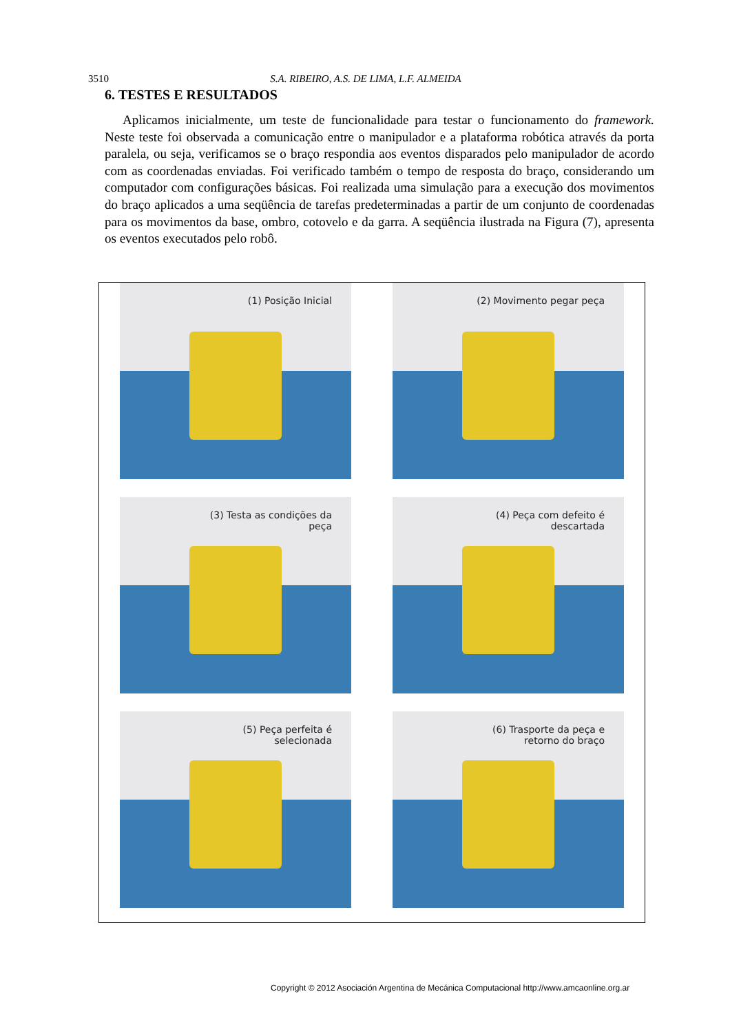3510 S.A. RIBEIRO, A.S. DE LIMA, L.F. ALMEIDA
6. TESTES E RESULTADOS
Aplicamos inicialmente, um teste de funcionalidade para testar o funcionamento do framework. Neste teste foi observada a comunicação entre o manipulador e a plataforma robótica através da porta paralela, ou seja, verificamos se o braço respondia aos eventos disparados pelo manipulador de acordo com as coordenadas enviadas. Foi verificado também o tempo de resposta do braço, considerando um computador com configurações básicas. Foi realizada uma simulação para a execução dos movimentos do braço aplicados a uma seqüência de tarefas predeterminadas a partir de um conjunto de coordenadas para os movimentos da base, ombro, cotovelo e da garra. A seqüência ilustrada na Figura (7), apresenta os eventos executados pelo robô.
(1) Posição Inicial
(2) Movimento pegar peça
(3) Testa as condições da peça
(4) Peça com defeito é descartada
(5) Peça perfeita é selecionada
(6) Trasporte da peça e retorno do braço
Copyright © 2012 Asociación Argentina de Mecánica Computacional http://www.amcaonline.org.ar